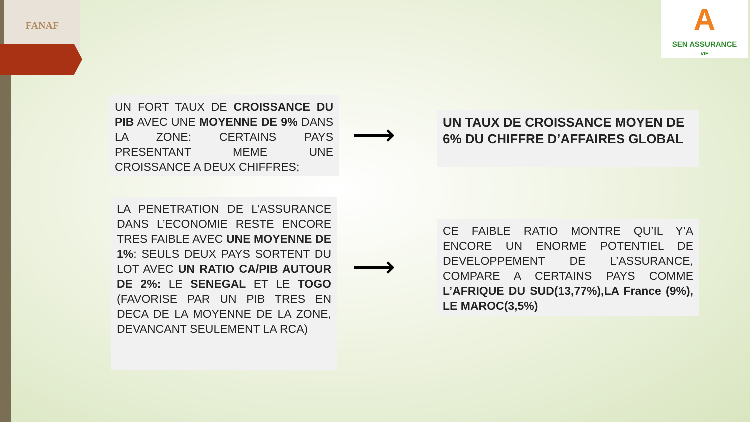FANAF
A
SEN ASSURANCE
VIE
UN FORT TAUX DE CROISSANCE DU PIB AVEC UNE MOYENNE DE 9% DANS LA ZONE: CERTAINS PAYS PRESENTANT MEME UNE CROISSANCE A DEUX CHIFFRES;
⟶
UN TAUX DE CROISSANCE MOYEN DE 6% DU CHIFFRE D’AFFAIRES GLOBAL
LA PENETRATION DE L’ASSURANCE DANS L’ECONOMIE RESTE ENCORE TRES FAIBLE AVEC UNE MOYENNE DE 1%: SEULS DEUX PAYS SORTENT DU LOT AVEC UN RATIO CA/PIB AUTOUR DE 2%: LE SENEGAL ET LE TOGO (FAVORISE PAR UN PIB TRES EN DECA DE LA MOYENNE DE LA ZONE, DEVANCANT SEULEMENT LA RCA)
⟶
CE FAIBLE RATIO MONTRE QU’IL Y’A ENCORE UN ENORME POTENTIEL DE DEVELOPPEMENT DE L’ASSURANCE, COMPARE A CERTAINS PAYS COMME L’AFRIQUE DU SUD(13,77%),LA France (9%), LE MAROC(3,5%)